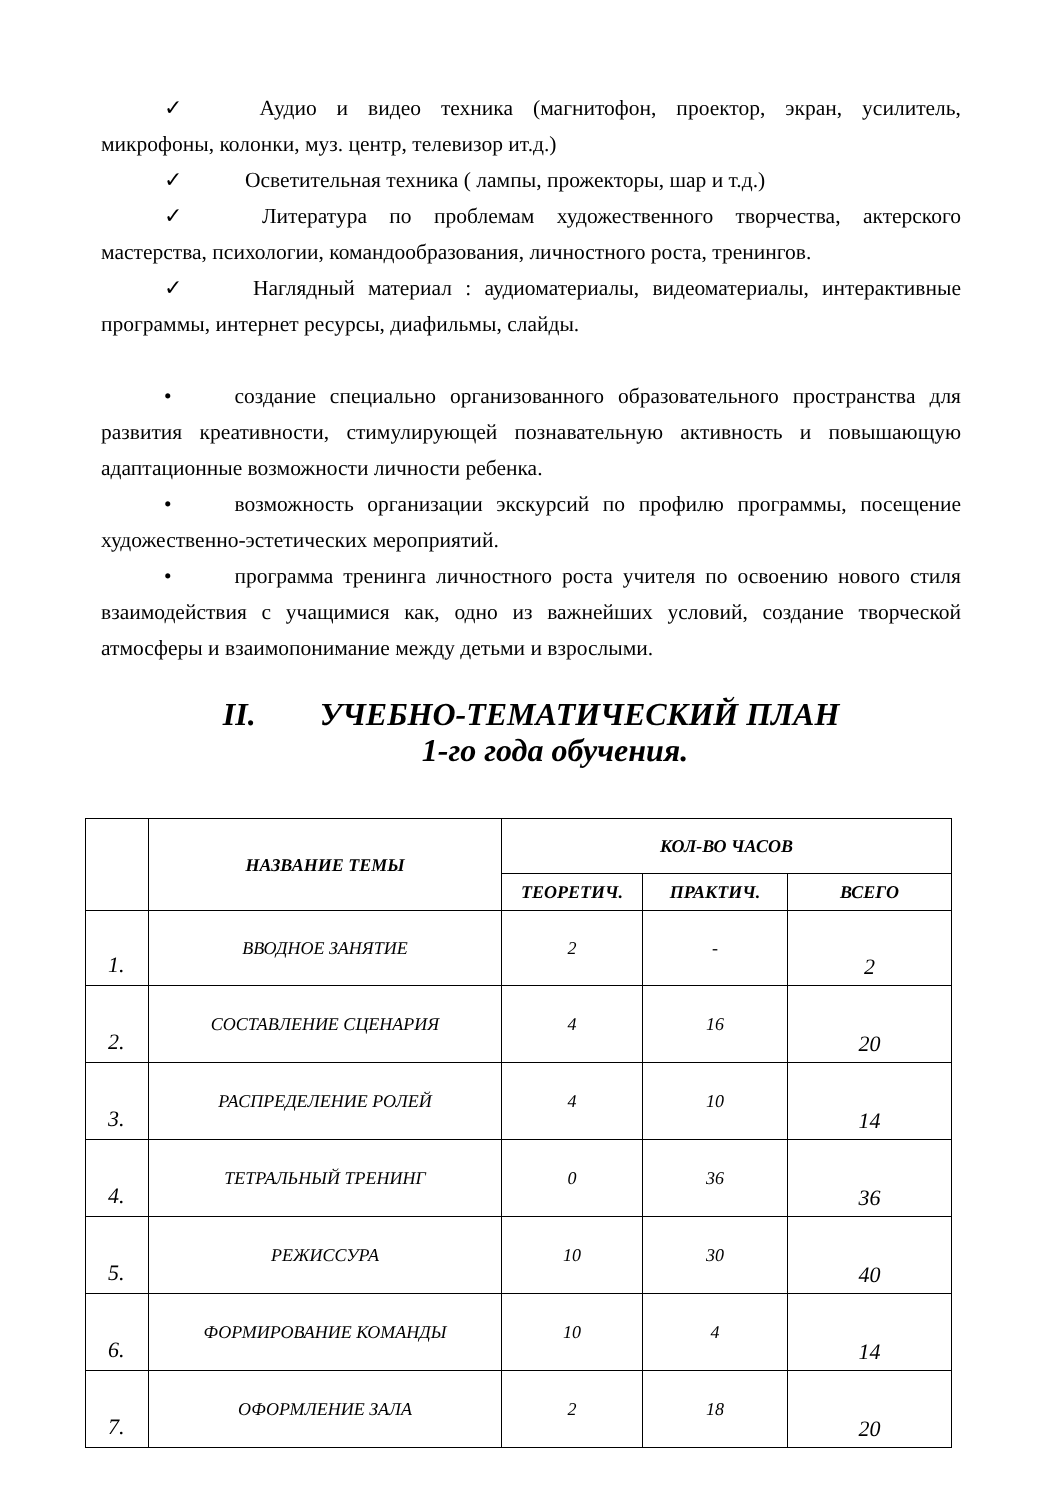✓ Аудио и видео техника (магнитофон, проектор, экран, усилитель, микрофоны, колонки, муз. центр, телевизор ит.д.)
✓ Осветительная техника ( лампы, прожекторы, шар и т.д.)
✓ Литература по проблемам художественного творчества, актерского мастерства, психологии, командообразования, личностного роста, тренингов.
✓ Наглядный материал : аудиоматериалы, видеоматериалы, интерактивные программы, интернет ресурсы, диафильмы, слайды.
• создание специально организованного образовательного пространства для развития креативности, стимулирующей познавательную активность и повышающую адаптационные возможности личности ребенка.
• возможность организации экскурсий по профилю программы, посещение художественно-эстетических мероприятий.
• программа тренинга личностного роста учителя по освоению нового стиля взаимодействия с учащимися как, одно из важнейших условий, создание творческой атмосферы и взаимопонимание между детьми и взрослыми.
II. УЧЕБНО-ТЕМАТИЧЕСКИЙ ПЛАН
1-го года обучения.
| | НАЗВАНИЕ ТЕМЫ | КОЛ-ВО ЧАСОВ | | |
| --- | --- | --- | --- | --- |
| | | ТЕОРЕТИЧ. | ПРАКТИЧ. | ВСЕГО |
| 1. | ВВОДНОЕ ЗАНЯТИЕ | 2 | - | 2 |
| 2. | СОСТАВЛЕНИЕ СЦЕНАРИЯ | 4 | 16 | 20 |
| 3. | РАСПРЕДЕЛЕНИЕ РОЛЕЙ | 4 | 10 | 14 |
| 4. | ТЕТРАЛЬНЫЙ ТРЕНИНГ | 0 | 36 | 36 |
| 5. | РЕЖИССУРА | 10 | 30 | 40 |
| 6. | ФОРМИРОВАНИЕ КОМАНДЫ | 10 | 4 | 14 |
| 7. | ОФОРМЛЕНИЕ ЗАЛА | 2 | 18 | 20 |